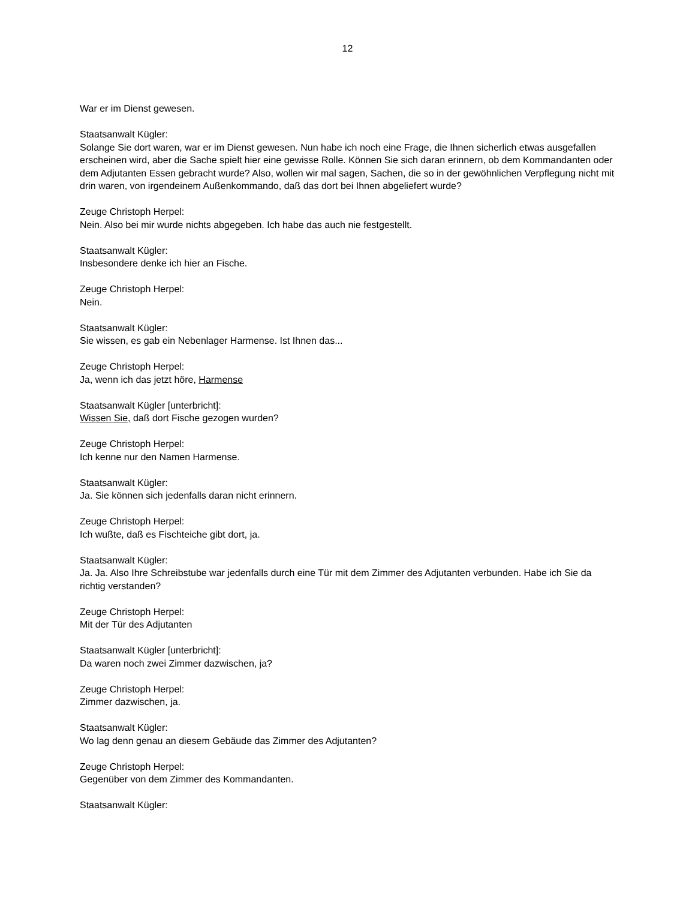12
War er im Dienst gewesen.
Staatsanwalt Kügler:
Solange Sie dort waren, war er im Dienst gewesen. Nun habe ich noch eine Frage, die Ihnen sicherlich etwas ausgefallen erscheinen wird, aber die Sache spielt hier eine gewisse Rolle. Können Sie sich daran erinnern, ob dem Kommandanten oder dem Adjutanten Essen gebracht wurde? Also, wollen wir mal sagen, Sachen, die so in der gewöhnlichen Verpflegung nicht mit drin waren, von irgendeinem Außenkommando, daß das dort bei Ihnen abgeliefert wurde?
Zeuge Christoph Herpel:
Nein. Also bei mir wurde nichts abgegeben. Ich habe das auch nie festgestellt.
Staatsanwalt Kügler:
Insbesondere denke ich hier an Fische.
Zeuge Christoph Herpel:
Nein.
Staatsanwalt Kügler:
Sie wissen, es gab ein Nebenlager Harmense. Ist Ihnen das...
Zeuge Christoph Herpel:
Ja, wenn ich das jetzt höre, Harmense
Staatsanwalt Kügler [unterbricht]:
Wissen Sie, daß dort Fische gezogen wurden?
Zeuge Christoph Herpel:
Ich kenne nur den Namen Harmense.
Staatsanwalt Kügler:
Ja. Sie können sich jedenfalls daran nicht erinnern.
Zeuge Christoph Herpel:
Ich wußte, daß es Fischteiche gibt dort, ja.
Staatsanwalt Kügler:
Ja. Ja. Also Ihre Schreibstube war jedenfalls durch eine Tür mit dem Zimmer des Adjutanten verbunden. Habe ich Sie da richtig verstanden?
Zeuge Christoph Herpel:
Mit der Tür des Adjutanten
Staatsanwalt Kügler [unterbricht]:
Da waren noch zwei Zimmer dazwischen, ja?
Zeuge Christoph Herpel:
Zimmer dazwischen, ja.
Staatsanwalt Kügler:
Wo lag denn genau an diesem Gebäude das Zimmer des Adjutanten?
Zeuge Christoph Herpel:
Gegenüber von dem Zimmer des Kommandanten.
Staatsanwalt Kügler: